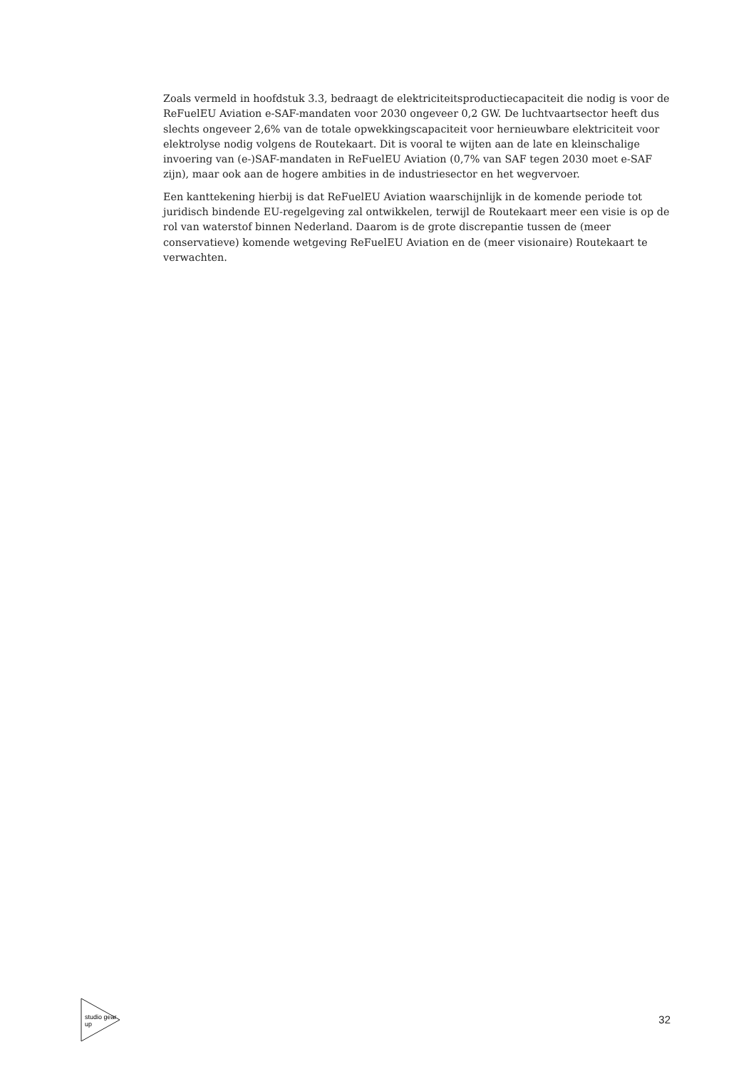Zoals vermeld in hoofdstuk 3.3, bedraagt de elektriciteitsproductiecapaciteit die nodig is voor de ReFuelEU Aviation e-SAF-mandaten voor 2030 ongeveer 0,2 GW. De luchtvaartsector heeft dus slechts ongeveer 2,6% van de totale opwekkingscapaciteit voor hernieuwbare elektriciteit voor elektrolyse nodig volgens de Routekaart. Dit is vooral te wijten aan de late en kleinschalige invoering van (e-)SAF-mandaten in ReFuelEU Aviation (0,7% van SAF tegen 2030 moet e-SAF zijn), maar ook aan de hogere ambities in de industriesector en het wegvervoer.
Een kanttekening hierbij is dat ReFuelEU Aviation waarschijnlijk in de komende periode tot juridisch bindende EU-regelgeving zal ontwikkelen, terwijl de Routekaart meer een visie is op de rol van waterstof binnen Nederland. Daarom is de grote discrepantie tussen de (meer conservatieve) komende wetgeving ReFuelEU Aviation en de (meer visionaire) Routekaart te verwachten.
studio gear up
32